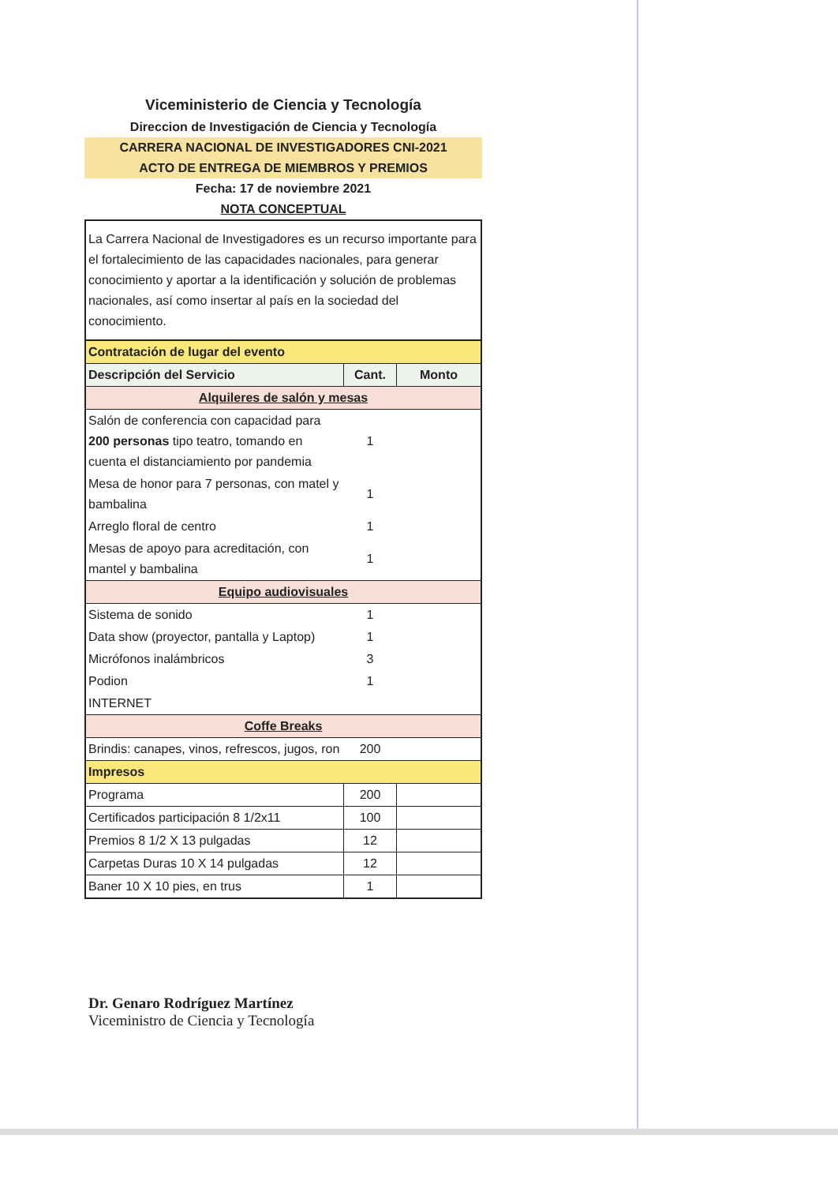Viceministerio de Ciencia y Tecnología
Direccion de Investigación de Ciencia y Tecnología
CARRERA NACIONAL DE INVESTIGADORES CNI-2021
ACTO DE ENTREGA DE MIEMBROS Y PREMIOS
Fecha: 17 de noviembre 2021
NOTA CONCEPTUAL
| La Carrera Nacional de Investigadores es un recurso importante para el fortalecimiento de las capacidades nacionales, para generar conocimiento y aportar a la identificación y solución de problemas nacionales, así como insertar al país en la sociedad del conocimiento. | | |
| Contratación de lugar del evento | | |
| Descripción del Servicio | Cant. | Monto |
| Alquileres de salón y mesas | | |
| Salón de conferencia con capacidad para 200 personas tipo teatro, tomando en cuenta el distanciamiento por pandemia | 1 | |
| Mesa de honor para 7 personas, con matel y bambalina | 1 | |
| Arreglo floral de centro | 1 | |
| Mesas de apoyo para acreditación, con mantel y bambalina | 1 | |
| Equipo audiovisuales | | |
| Sistema de sonido | 1 | |
| Data show (proyector, pantalla y Laptop) | 1 | |
| Micrófonos inalámbricos | 3 | |
| Podion | 1 | |
| INTERNET | | |
| Coffe Breaks | | |
| Brindis: canapes, vinos, refrescos, jugos, ron | 200 | |
| Impresos | | |
| Programa | 200 | |
| Certificados participación 8 1/2x11 | 100 | |
| Premios 8 1/2 X 13 pulgadas | 12 | |
| Carpetas Duras 10 X 14 pulgadas | 12 | |
| Baner 10 X 10 pies, en trus | 1 | |
Dr. Genaro Rodríguez Martínez
Viceministro de Ciencia y Tecnología